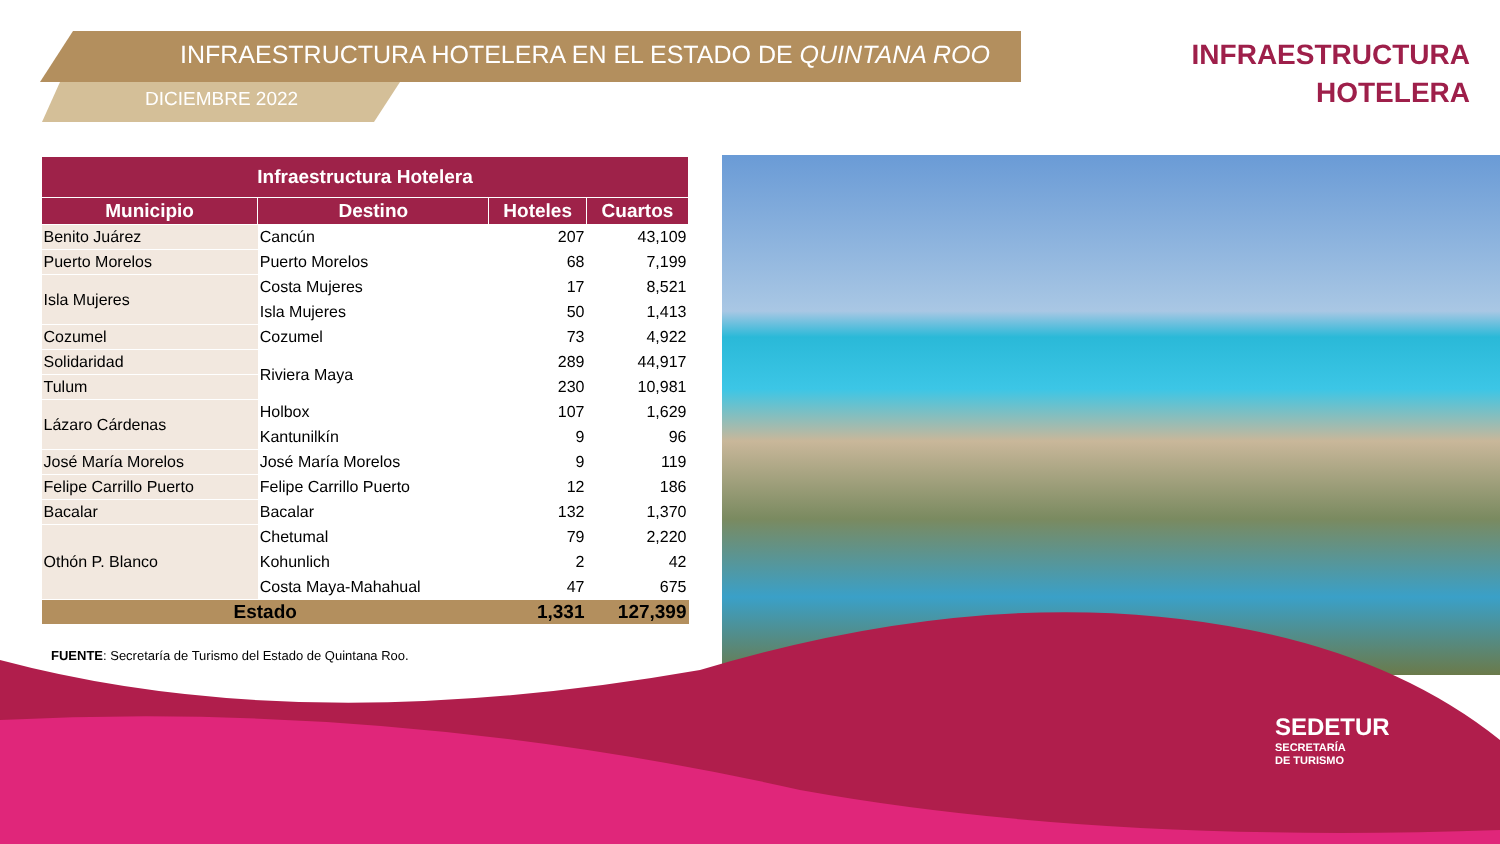INFRAESTRUCTURA HOTELERA EN EL ESTADO DE QUINTANA ROO
DICIEMBRE 2022
INFRAESTRUCTURA
HOTELERA
| Infraestructura Hotelera | | | |
| --- | --- | --- | --- |
| Municipio | Destino | Hoteles | Cuartos |
| Benito Juárez | Cancún | 207 | 43,109 |
| Puerto Morelos | Puerto Morelos | 68 | 7,199 |
| Isla Mujeres | Costa Mujeres | 17 | 8,521 |
| | Isla Mujeres | 50 | 1,413 |
| Cozumel | Cozumel | 73 | 4,922 |
| Solidaridad | Riviera Maya | 289 | 44,917 |
| Tulum | | 230 | 10,981 |
| Lázaro Cárdenas | Holbox | 107 | 1,629 |
| | Kantunilkín | 9 | 96 |
| José María Morelos | José María Morelos | 9 | 119 |
| Felipe Carrillo Puerto | Felipe Carrillo Puerto | 12 | 186 |
| Bacalar | Bacalar | 132 | 1,370 |
| Othón P. Blanco | Chetumal | 79 | 2,220 |
| | Kohunlich | 2 | 42 |
| | Costa Maya-Mahahual | 47 | 675 |
| Estado | | 1,331 | 127,399 |
FUENTE: Secretaría de Turismo del Estado de Quintana Roo.
SEDETUR
SECRETARÍA
DE TURISMO